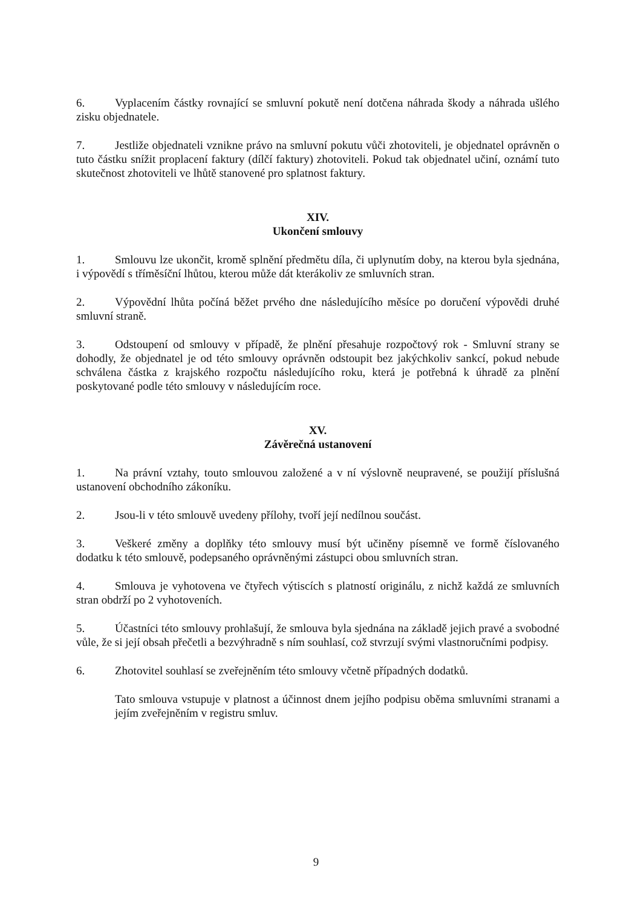6. Vyplacením částky rovnající se smluvní pokutě není dotčena náhrada škody a náhrada ušlého zisku objednatele.
7. Jestliže objednateli vznikne právo na smluvní pokutu vůči zhotoviteli, je objednatel oprávněn o tuto částku snížit proplacení faktury (dílčí faktury) zhotoviteli. Pokud tak objednatel učiní, oznámí tuto skutečnost zhotoviteli ve lhůtě stanovené pro splatnost faktury.
XIV.
Ukončení smlouvy
1. Smlouvu lze ukončit, kromě splnění předmětu díla, či uplynutím doby, na kterou byla sjednána, i výpovědí s tříměsíční lhůtou, kterou může dát kterákoliv ze smluvních stran.
2. Výpovědní lhůta počíná běžet prvého dne následujícího měsíce po doručení výpovědi druhé smluvní straně.
3. Odstoupení od smlouvy v případě, že plnění přesahuje rozpočtový rok - Smluvní strany se dohodly, že objednatel je od této smlouvy oprávněn odstoupit bez jakýchkoliv sankcí, pokud nebude schválena částka z krajského rozpočtu následujícího roku, která je potřebná k úhradě za plnění poskytované podle této smlouvy v následujícím roce.
XV.
Závěrečná ustanovení
1. Na právní vztahy, touto smlouvou založené a v ní výslovně neupravené, se použijí příslušná ustanovení obchodního zákoníku.
2. Jsou-li v této smlouvě uvedeny přílohy, tvoří její nedílnou součást.
3. Veškeré změny a doplňky této smlouvy musí být učiněny písemně ve formě číslovaného dodatku k této smlouvě, podepsaného oprávněnými zástupci obou smluvních stran.
4. Smlouva je vyhotovena ve čtyřech výtiscích s platností originálu, z nichž každá ze smluvních stran obdrží po 2 vyhotoveních.
5. Účastníci této smlouvy prohlašují, že smlouva byla sjednána na základě jejich pravé a svobodné vůle, že si její obsah přečetli a bezvýhradně s ním souhlasí, což stvrzují svými vlastnoručními podpisy.
6. Zhotovitel souhlasí se zveřejněním této smlouvy včetně případných dodatků.
Tato smlouva vstupuje v platnost a účinnost dnem jejího podpisu oběma smluvními stranami a jejím zveřejněním v registru smluv.
9